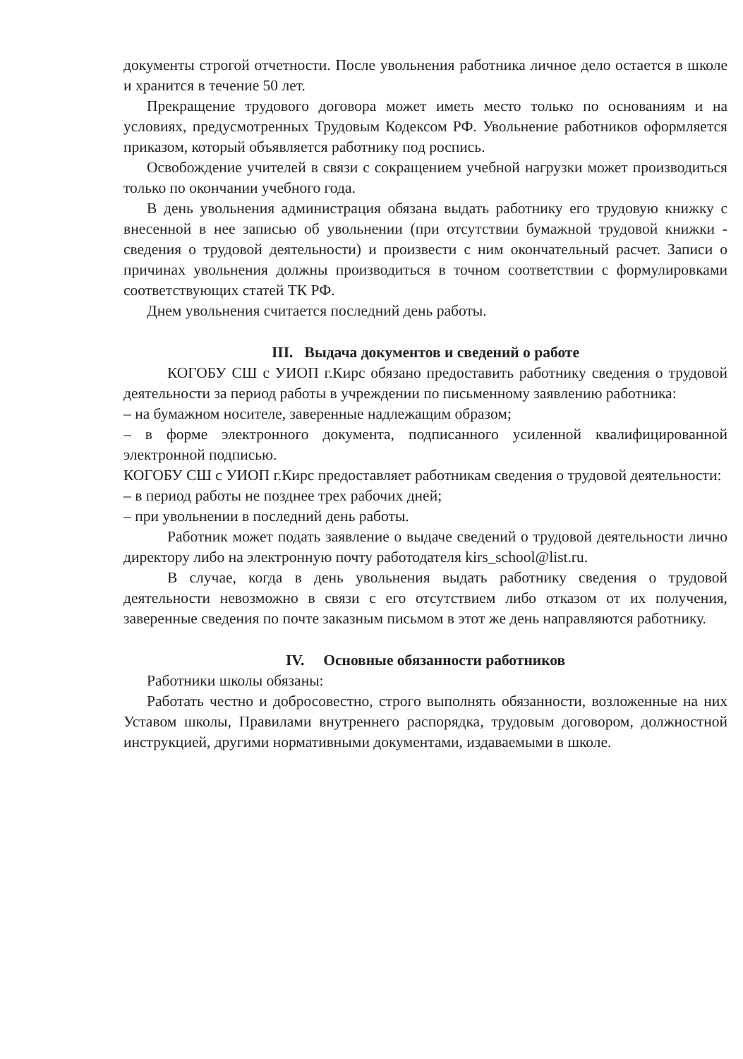документы строгой отчетности. После увольнения работника личное дело остается в школе и хранится в течение 50 лет.
Прекращение трудового договора может иметь место только по основаниям и на условиях, предусмотренных Трудовым Кодексом РФ. Увольнение работников оформляется приказом, который объявляется работнику под роспись.
Освобождение учителей в связи с сокращением учебной нагрузки может производиться только по окончании учебного года.
В день увольнения администрация обязана выдать работнику его трудовую книжку с внесенной в нее записью об увольнении (при отсутствии бумажной трудовой книжки - сведения о трудовой деятельности) и произвести с ним окончательный расчет. Записи о причинах увольнения должны производиться в точном соответствии с формулировками соответствующих статей ТК РФ.
Днем увольнения считается последний день работы.
III. Выдача документов и сведений о работе
КОГОБУ СШ с УИОП г.Кирс обязано предоставить работнику сведения о трудовой деятельности за период работы в учреждении по письменному заявлению работника:
– на бумажном носителе, заверенные надлежащим образом;
– в форме электронного документа, подписанного усиленной квалифицированной электронной подписью.
КОГОБУ СШ с УИОП г.Кирс предоставляет работникам сведения о трудовой деятельности:
– в период работы не позднее трех рабочих дней;
– при увольнении в последний день работы.
Работник может подать заявление о выдаче сведений о трудовой деятельности лично директору либо на электронную почту работодателя kirs_school@list.ru.
В случае, когда в день увольнения выдать работнику сведения о трудовой деятельности невозможно в связи с его отсутствием либо отказом от их получения, заверенные сведения по почте заказным письмом в этот же день направляются работнику.
IV. Основные обязанности работников
Работники школы обязаны:
Работать честно и добросовестно, строго выполнять обязанности, возложенные на них Уставом школы, Правилами внутреннего распорядка, трудовым договором, должностной инструкцией, другими нормативными документами, издаваемыми в школе.